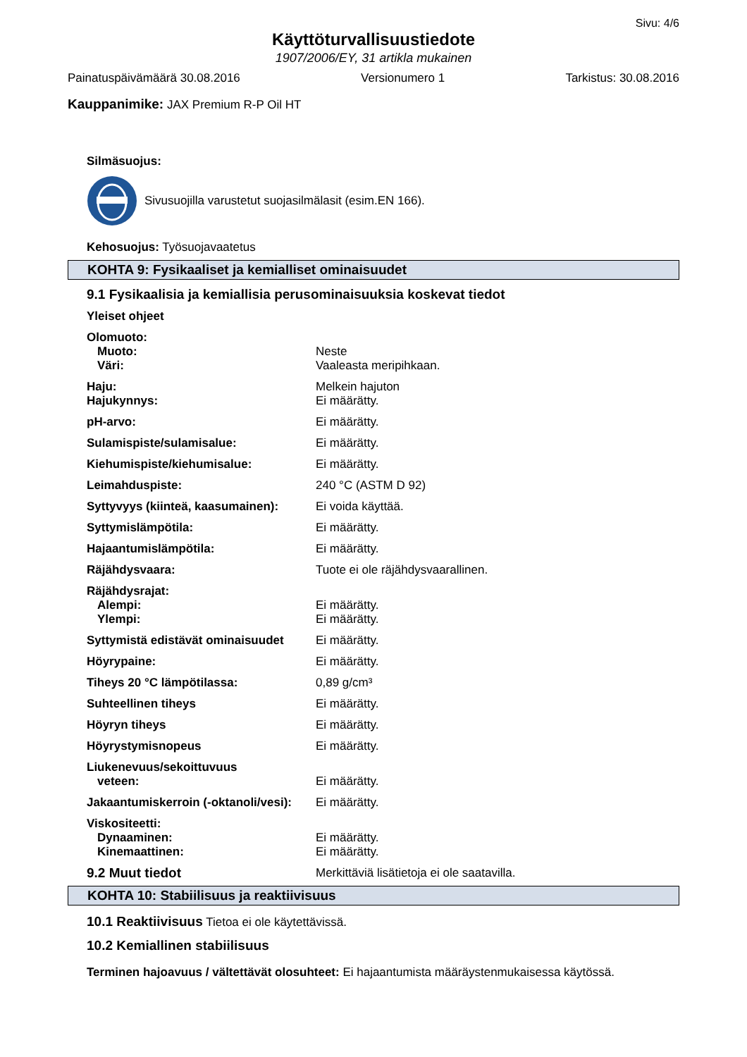Sivu: 4/6
Käyttöturvallisuustiedote
1907/2006/EY, 31 artikla mukainen
Painatuspäivämäärä 30.08.2016 Versionumero 1 Tarkistus: 30.08.2016
Kauppanimike: JAX Premium R-P Oil HT
Silmäsuojus:
Sivusuojilla varustetut suojasilmälasit (esim.EN 166).
Kehosuojus: Työsuojavaatetus
KOHTA 9: Fysikaaliset ja kemialliset ominaisuudet
9.1 Fysikaalisia ja kemiallisia perusominaisuuksia koskevat tiedot
Yleiset ohjeet
| Olomuoto: | |
| Muoto: | Neste |
| Väri: | Vaaleasta meripihkaan. |
| Haju: | Melkein hajuton |
| Hajukynnys: | Ei määrätty. |
| pH-arvo: | Ei määrätty. |
| Sulamispiste/sulamisalue: | Ei määrätty. |
| Kiehumispiste/kiehumisalue: | Ei määrätty. |
| Leimahduspiste: | 240 °C (ASTM D 92) |
| Syttyvyys (kiinteä, kaasumainen): | Ei voida käyttää. |
| Syttymislämpötila: | Ei määrätty. |
| Hajaantumislämpötila: | Ei määrätty. |
| Räjähdysvaara: | Tuote ei ole räjähdysvaarallinen. |
| Räjähdysrajat: | |
| Alempi: | Ei määrätty. |
| Ylempi: | Ei määrätty. |
| Syttymistä edistävät ominaisuudet | Ei määrätty. |
| Höyrypaine: | Ei määrätty. |
| Tiheys 20 °C lämpötilassa: | 0,89 g/cm³ |
| Suhteellinen tiheys | Ei määrätty. |
| Höyryn tiheys | Ei määrätty. |
| Höyrystymisnopeus | Ei määrätty. |
| Liukenevuus/sekoittuvuus | |
| veteen: | Ei määrätty. |
| Jakaantumiskerroin (-oktanoli/vesi): | Ei määrätty. |
| Viskositeetti: | |
| Dynaaminen: | Ei määrätty. |
| Kinemaattinen: | Ei määrätty. |
| 9.2 Muut tiedot | Merkittäviä lisätietoja ei ole saatavilla. |
KOHTA 10: Stabiilisuus ja reaktiivisuus
10.1 Reaktiivisuus Tietoa ei ole käytettävissä.
10.2 Kemiallinen stabiilisuus
Terminen hajoavuus / vältettävät olosuhteet: Ei hajaantumista määräystenmukaisessa käytössä.